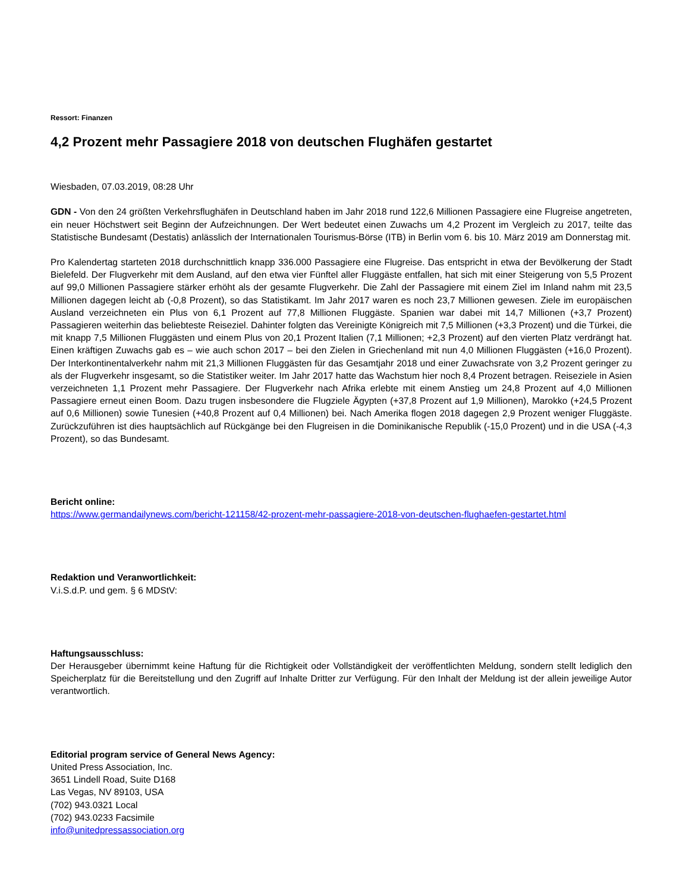Ressort: Finanzen
4,2 Prozent mehr Passagiere 2018 von deutschen Flughäfen gestartet
Wiesbaden, 07.03.2019, 08:28 Uhr
GDN - Von den 24 größten Verkehrsflughäfen in Deutschland haben im Jahr 2018 rund 122,6 Millionen Passagiere eine Flugreise angetreten, ein neuer Höchstwert seit Beginn der Aufzeichnungen. Der Wert bedeutet einen Zuwachs um 4,2 Prozent im Vergleich zu 2017, teilte das Statistische Bundesamt (Destatis) anlässlich der Internationalen Tourismus-Börse (ITB) in Berlin vom 6. bis 10. März 2019 am Donnerstag mit.
Pro Kalendertag starteten 2018 durchschnittlich knapp 336.000 Passagiere eine Flugreise. Das entspricht in etwa der Bevölkerung der Stadt Bielefeld. Der Flugverkehr mit dem Ausland, auf den etwa vier Fünftel aller Fluggäste entfallen, hat sich mit einer Steigerung von 5,5 Prozent auf 99,0 Millionen Passagiere stärker erhöht als der gesamte Flugverkehr. Die Zahl der Passagiere mit einem Ziel im Inland nahm mit 23,5 Millionen dagegen leicht ab (-0,8 Prozent), so das Statistikamt. Im Jahr 2017 waren es noch 23,7 Millionen gewesen. Ziele im europäischen Ausland verzeichneten ein Plus von 6,1 Prozent auf 77,8 Millionen Fluggäste. Spanien war dabei mit 14,7 Millionen (+3,7 Prozent) Passagieren weiterhin das beliebteste Reiseziel. Dahinter folgten das Vereinigte Königreich mit 7,5 Millionen (+3,3 Prozent) und die Türkei, die mit knapp 7,5 Millionen Fluggästen und einem Plus von 20,1 Prozent Italien (7,1 Millionen; +2,3 Prozent) auf den vierten Platz verdrängt hat. Einen kräftigen Zuwachs gab es – wie auch schon 2017 – bei den Zielen in Griechenland mit nun 4,0 Millionen Fluggästen (+16,0 Prozent). Der Interkontinentalverkehr nahm mit 21,3 Millionen Fluggästen für das Gesamtjahr 2018 und einer Zuwachsrate von 3,2 Prozent geringer zu als der Flugverkehr insgesamt, so die Statistiker weiter. Im Jahr 2017 hatte das Wachstum hier noch 8,4 Prozent betragen. Reiseziele in Asien verzeichneten 1,1 Prozent mehr Passagiere. Der Flugverkehr nach Afrika erlebte mit einem Anstieg um 24,8 Prozent auf 4,0 Millionen Passagiere erneut einen Boom. Dazu trugen insbesondere die Flugziele Ägypten (+37,8 Prozent auf 1,9 Millionen), Marokko (+24,5 Prozent auf 0,6 Millionen) sowie Tunesien (+40,8 Prozent auf 0,4 Millionen) bei. Nach Amerika flogen 2018 dagegen 2,9 Prozent weniger Fluggäste. Zurückzuführen ist dies hauptsächlich auf Rückgänge bei den Flugreisen in die Dominikanische Republik (-15,0 Prozent) und in die USA (-4,3 Prozent), so das Bundesamt.
Bericht online:
https://www.germandailynews.com/bericht-121158/42-prozent-mehr-passagiere-2018-von-deutschen-flughaefen-gestartet.html
Redaktion und Veranwortlichkeit:
V.i.S.d.P. und gem. § 6 MDStV:
Haftungsausschluss:
Der Herausgeber übernimmt keine Haftung für die Richtigkeit oder Vollständigkeit der veröffentlichten Meldung, sondern stellt lediglich den Speicherplatz für die Bereitstellung und den Zugriff auf Inhalte Dritter zur Verfügung. Für den Inhalt der Meldung ist der allein jeweilige Autor verantwortlich.
Editorial program service of General News Agency:
United Press Association, Inc.
3651 Lindell Road, Suite D168
Las Vegas, NV 89103, USA
(702) 943.0321 Local
(702) 943.0233 Facsimile
info@unitedpressassociation.org